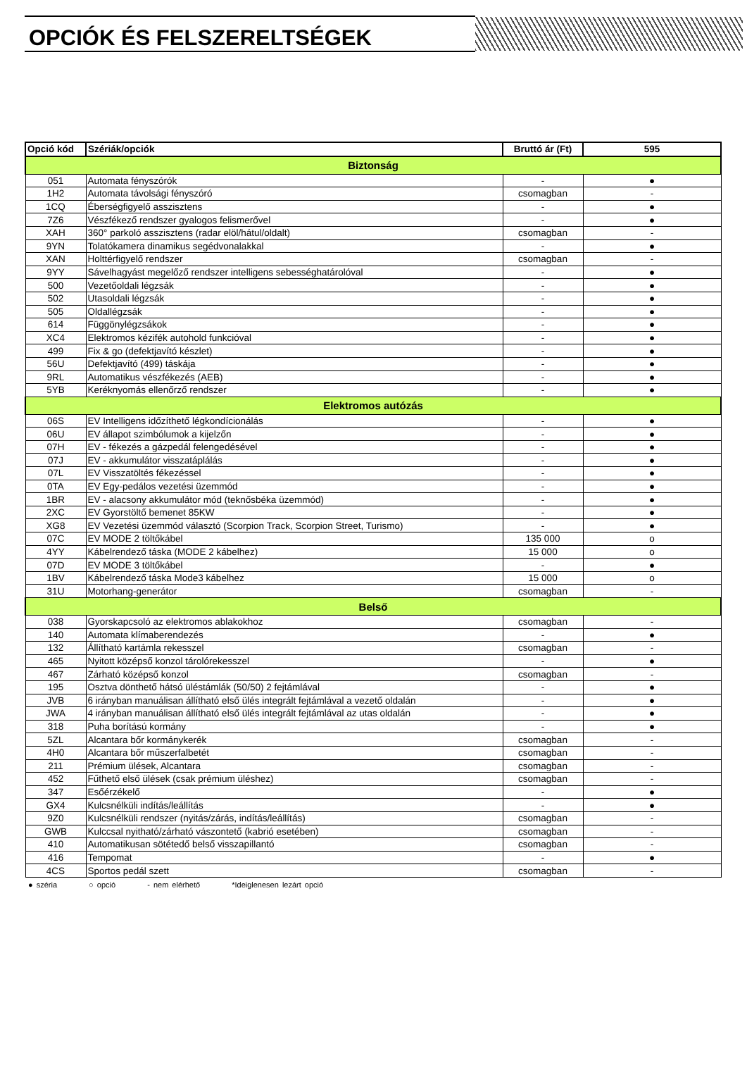OPCIÓK ÉS FELSZERELTSÉGEK
| Opció kód | Szériák/opciók | Bruttó ár (Ft) | 595 |
| --- | --- | --- | --- |
| Biztonság | | | |
| 051 | Automata fényszórók | - | ● |
| 1H2 | Automata távolsági fényszóró | csomagban | - |
| 1CQ | Éberségfigyelő asszisztens | - | ● |
| 7Z6 | Vészfékező rendszer gyalogos felismerővel | - | ● |
| XAH | 360° parkoló asszisztens (radar elöl/hátul/oldalt) | csomagban | - |
| 9YN | Tolatókamera dinamikus segédvonalakkal | - | ● |
| XAN | Holttérfigyelő rendszer | csomagban | - |
| 9YY | Sávelhagyást megelőző rendszer intelligens sebességhatárolóval | - | ● |
| 500 | Vezetőoldali légzsák | - | ● |
| 502 | Utasoldali légzsák | - | ● |
| 505 | Oldallégzsák | - | ● |
| 614 | Függönylégzsákok | - | ● |
| XC4 | Elektromos kézifék autohold funkcióval | - | ● |
| 499 | Fix & go (defektjavító készlet) | - | ● |
| 56U | Defektjavító (499) táskája | - | ● |
| 9RL | Automatikus vészfékezés (AEB) | - | ● |
| 5YB | Keréknyomás ellenőrző rendszer | - | ● |
| Elektromos autózás | | | |
| 06S | EV Intelligens időzíthető légkondícionálás | - | ● |
| 06U | EV állapot szimbólumok a kijelzőn | - | ● |
| 07H | EV - fékezés a gázpedál felengedésével | - | ● |
| 07J | EV - akkumulátor visszatáplálás | - | ● |
| 07L | EV Visszatöltés fékezéssel | - | ● |
| 0TA | EV Egy-pedálos vezetési üzemmód | - | ● |
| 1BR | EV - alacsony akkumulátor mód (teknősbéka üzemmód) | - | ● |
| 2XC | EV Gyorstöltő bemenet 85KW | - | ● |
| XG8 | EV Vezetési üzemmód választó (Scorpion Track, Scorpion Street, Turismo) | - | ● |
| 07C | EV MODE 2 töltőkábel | 135 000 | o |
| 4YY | Kábelrendező táska (MODE 2 kábelhez) | 15 000 | o |
| 07D | EV MODE 3 töltőkábel | - | ● |
| 1BV | Kábelrendező táska Mode3 kábelhez | 15 000 | o |
| 31U | Motorhang-generátor | csomagban | - |
| Belső | | | |
| 038 | Gyorskapcsoló az elektromos ablakokhoz | csomagban | - |
| 140 | Automata klímaberendezés | - | ● |
| 132 | Állítható kartámla rekesszel | csomagban | - |
| 465 | Nyitott középső konzol tárolórekesszel | - | ● |
| 467 | Zárható középső konzol | csomagban | - |
| 195 | Osztva dönthető hátsó üléstámlák (50/50) 2 fejtámlával | - | ● |
| JVB | 6 irányban manuálisan állítható első ülés integrált fejtámlával a vezető oldalán | - | ● |
| JWA | 4 irányban manuálisan állítható első ülés integrált fejtámlával az utas oldalán | - | ● |
| 318 | Puha borítású kormány | - | ● |
| 5ZL | Alcantara bőr kormánykerék | csomagban | - |
| 4H0 | Alcantara bőr műszerfalbetét | csomagban | - |
| 211 | Prémium ülések, Alcantara | csomagban | - |
| 452 | Fűthető első ülések (csak prémium üléshez) | csomagban | - |
| 347 | Esőérzékelő | - | ● |
| GX4 | Kulcsnélküli indítás/leállítás | - | ● |
| 9Z0 | Kulcsnélküli rendszer (nyitás/zárás, indítás/leállítás) | csomagban | - |
| GWB | Kulccsal nyitható/zárható vászontető (kabrió esetében) | csomagban | - |
| 410 | Automatikusan sötétedő belső visszapillantó | csomagban | - |
| 416 | Tempomat | - | ● |
| 4CS | Sportos pedál szett | csomagban | - |
● széria ○ opció - nem elérhető *Ideiglenesen lezárt opció